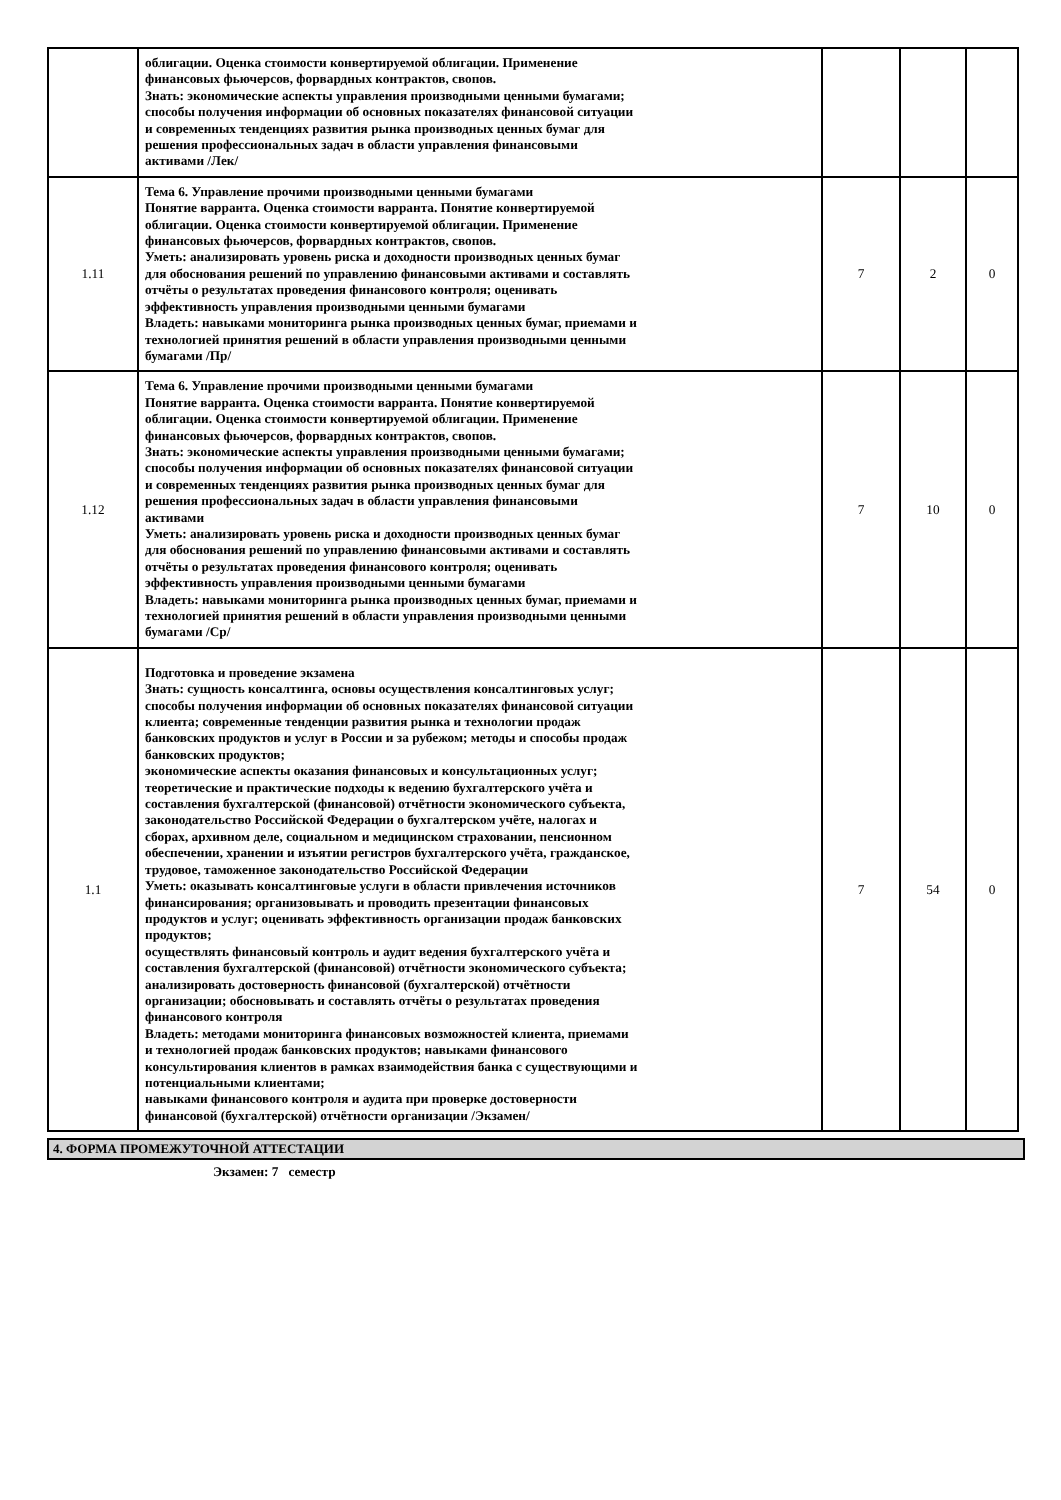| | облигации. Оценка стоимости конвертируемой облигации. Применение финансовых фьючерсов, форвардных контрактов, свопов. Знать: экономические аспекты управления производными ценными бумагами; способы получения информации об основных показателях финансовой ситуации и современных тенденциях развития рынка производных ценных бумаг для решения профессиональных задач в области управления финансовыми активами /Лек/ | | | |
| 1.11 | Тема 6. Управление прочими производными ценными бумагами Понятие варранта. Оценка стоимости варранта. Понятие конвертируемой облигации. Оценка стоимости конвертируемой облигации. Применение финансовых фьючерсов, форвардных контрактов, свопов. Уметь: анализировать уровень риска и доходности производных ценных бумаг для обоснования решений по управлению финансовыми активами и составлять отчёты о результатах проведения финансового контроля; оценивать эффективность управления производными ценными бумагами Владеть: навыками мониторинга рынка производных ценных бумаг, приемами и технологией принятия решений в области управления производными ценными бумагами /Пр/ | 7 | 2 | 0 |
| 1.12 | Тема 6. Управление прочими производными ценными бумагами Понятие варранта. Оценка стоимости варранта. Понятие конвертируемой облигации. Оценка стоимости конвертируемой облигации. Применение финансовых фьючерсов, форвардных контрактов, свопов. Знать: экономические аспекты управления производными ценными бумагами; способы получения информации об основных показателях финансовой ситуации и современных тенденциях развития рынка производных ценных бумаг для решения профессиональных задач в области управления финансовыми активами Уметь: анализировать уровень риска и доходности производных ценных бумаг для обоснования решений по управлению финансовыми активами и составлять отчёты о результатах проведения финансового контроля; оценивать эффективность управления производными ценными бумагами Владеть: навыками мониторинга рынка производных ценных бумаг, приемами и технологией принятия решений в области управления производными ценными бумагами /Ср/ | 7 | 10 | 0 |
| 1.1 | Подготовка и проведение экзамена Знать: сущность консалтинга, основы осуществления консалтинговых услуг; способы получения информации об основных показателях финансовой ситуации клиента; современные тенденции развития рынка и технологии продаж банковских продуктов и услуг в России и за рубежом; методы и способы продаж банковских продуктов; экономические аспекты оказания финансовых и консультационных услуг; теоретические и практические подходы к ведению бухгалтерского учёта и составления бухгалтерской (финансовой) отчётности экономического субъекта, законодательство Российской Федерации о бухгалтерском учёте, налогах и сборах, архивном деле, социальном и медицинском страховании, пенсионном обеспечении, хранении и изъятии регистров бухгалтерского учёта, гражданское, трудовое, таможенное законодательство Российской Федерации Уметь: оказывать консалтинговые услуги в области привлечения источников финансирования; организовывать и проводить презентации финансовых продуктов и услуг; оценивать эффективность организации продаж банковских продуктов; осуществлять финансовый контроль и аудит ведения бухгалтерского учёта и составления бухгалтерской (финансовой) отчётности экономического субъекта; анализировать достоверность финансовой (бухгалтерской) отчётности организации; обосновывать и составлять отчёты о результатах проведения финансового контроля Владеть: методами мониторинга финансовых возможностей клиента, приемами и технологией продаж банковских продуктов; навыками финансового консультирования клиентов в рамках взаимодействия банка с существующими и потенциальными клиентами; навыками финансового контроля и аудита при проверке достоверности финансовой (бухгалтерской) отчётности организации /Экзамен/ | 7 | 54 | 0 |
4. ФОРМА ПРОМЕЖУТОЧНОЙ АТТЕСТАЦИИ
Экзамен: 7 семестр